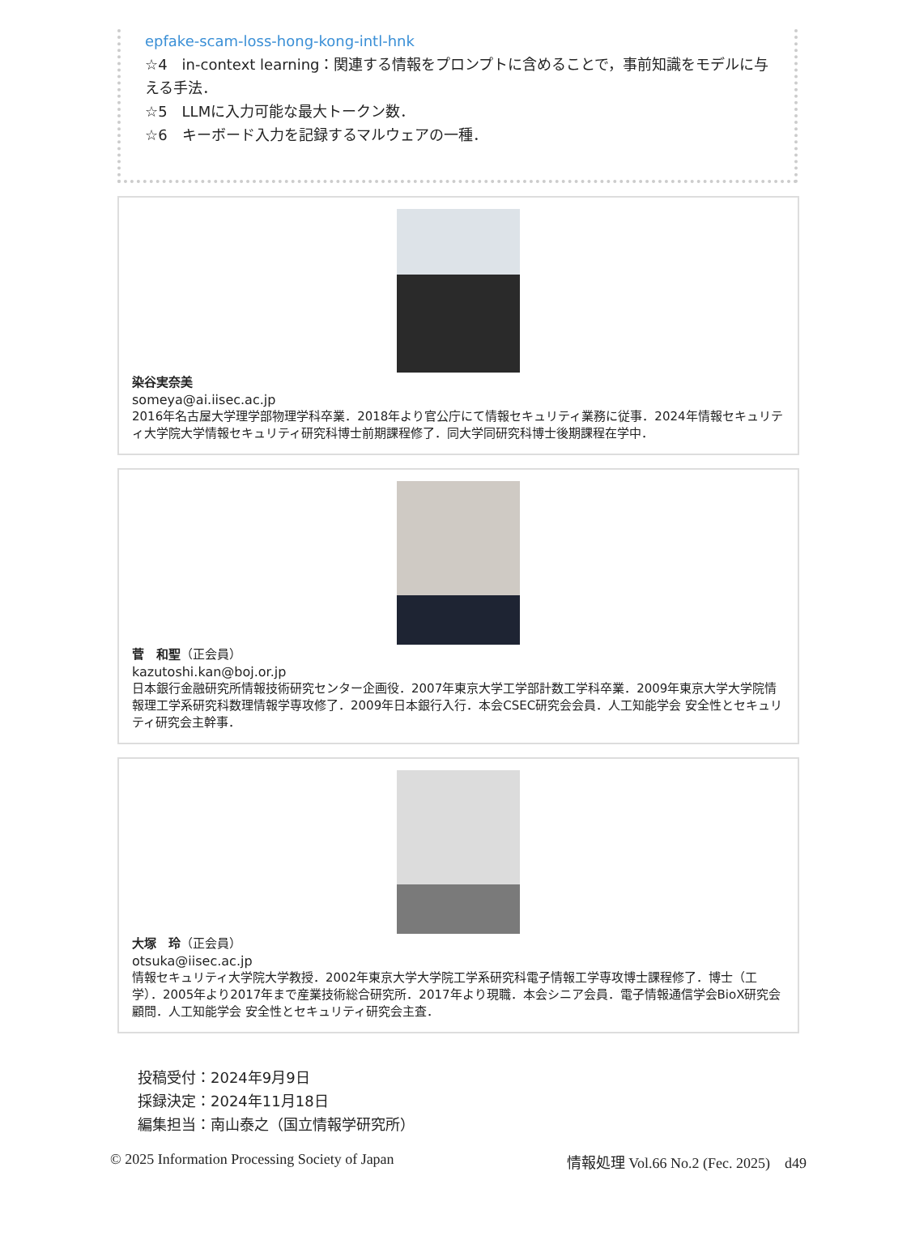epfake-scam-loss-hong-kong-intl-hnk
☆4　in-context learning：関連する情報をプロンプトに含めることで，事前知識をモデルに与える手法．
☆5　LLMに入力可能な最大トークン数．
☆6　キーボード入力を記録するマルウェアの一種．
染谷実奈美
someya@ai.iisec.ac.jp
2016年名古屋大学理学部物理学科卒業．2018年より官公庁にて情報セキュリティ業務に従事．2024年情報セキュリティ大学院大学情報セキュリティ研究科博士前期課程修了．同大学同研究科博士後期課程在学中．
菅　和聖（正会員）
kazutoshi.kan@boj.or.jp
日本銀行金融研究所情報技術研究センター企画役．2007年東京大学工学部計数工学科卒業．2009年東京大学大学院情報理工学系研究科数理情報学専攻修了．2009年日本銀行入行．本会CSEC研究会会員．人工知能学会 安全性とセキュリティ研究会主幹事．
大塚　玲（正会員）
otsuka@iisec.ac.jp
情報セキュリティ大学院大学教授．2002年東京大学大学院工学系研究科電子情報工学専攻博士課程修了．博士（工学）．2005年より2017年まで産業技術総合研究所．2017年より現職．本会シニア会員．電子情報通信学会BioX研究会顧問．人工知能学会 安全性とセキュリティ研究会主査．
投稿受付：2024年9月9日
採録決定：2024年11月18日
編集担当：南山泰之（国立情報学研究所）
© 2025 Information Processing Society of Japan 情報処理 Vol.66 No.2 (Fec. 2025)　d49